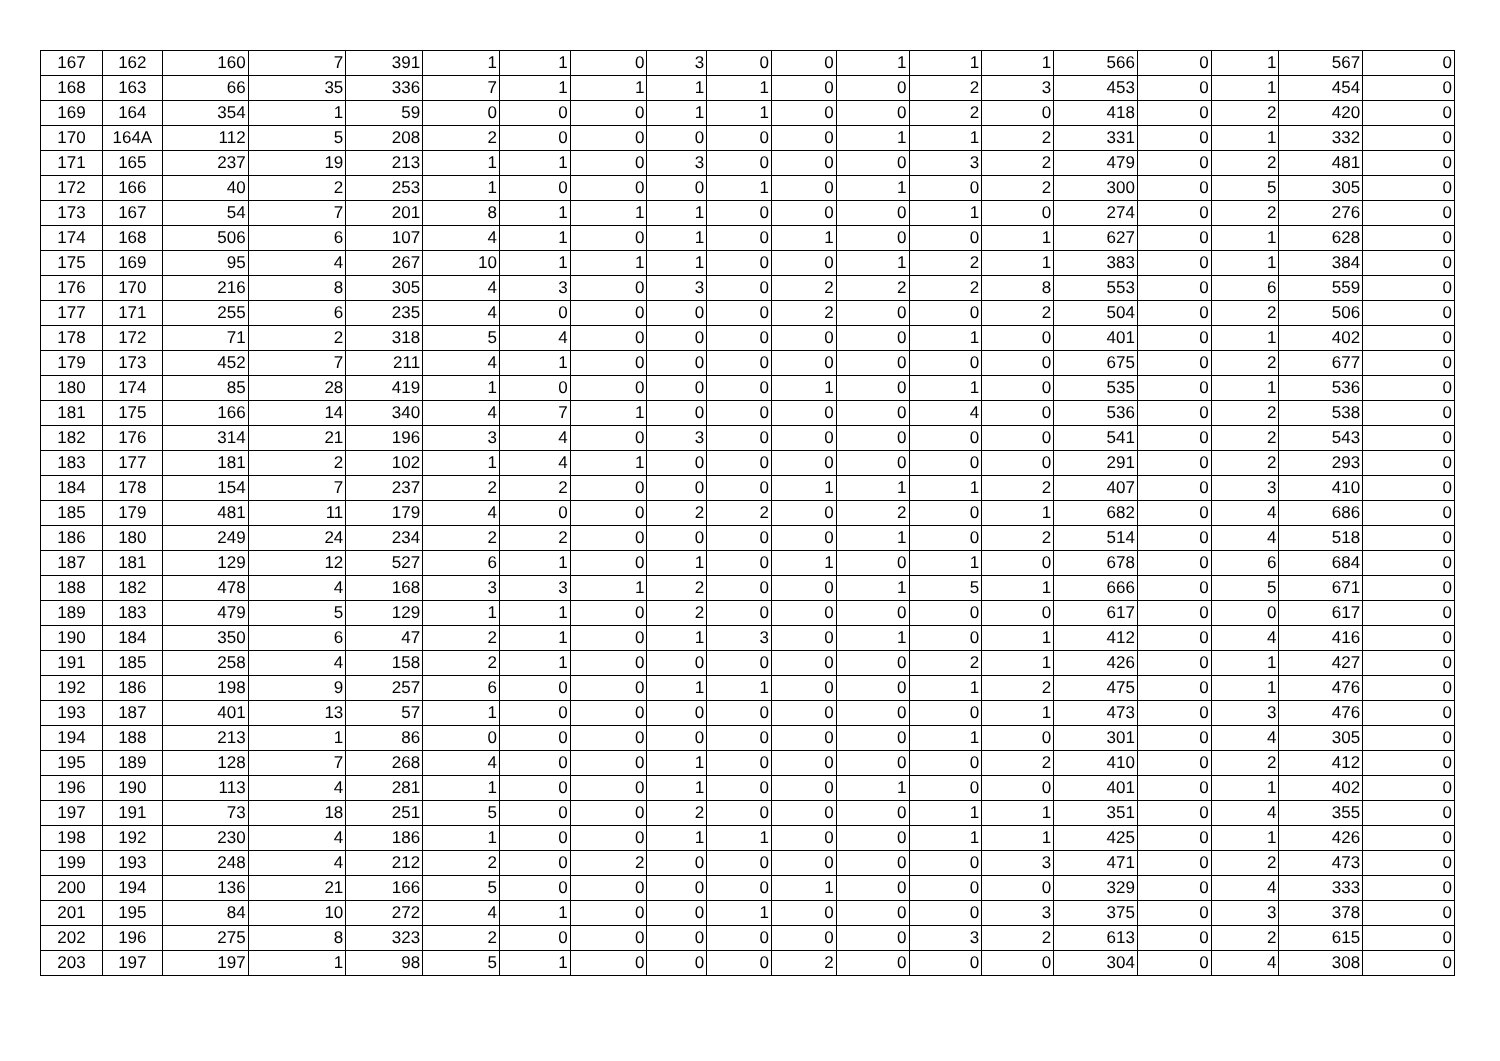| 167 | 162 | 160 | 7 | 391 | 1 | 1 | 0 | 3 | 0 | 0 | 1 | 1 | 1 | 566 | 0 | 1 | 567 | 0 |
| 168 | 163 | 66 | 35 | 336 | 7 | 1 | 1 | 1 | 1 | 0 | 0 | 2 | 3 | 453 | 0 | 1 | 454 | 0 |
| 169 | 164 | 354 | 1 | 59 | 0 | 0 | 0 | 1 | 1 | 0 | 0 | 2 | 0 | 418 | 0 | 2 | 420 | 0 |
| 170 | 164A | 112 | 5 | 208 | 2 | 0 | 0 | 0 | 0 | 0 | 1 | 1 | 2 | 331 | 0 | 1 | 332 | 0 |
| 171 | 165 | 237 | 19 | 213 | 1 | 1 | 0 | 3 | 0 | 0 | 0 | 3 | 2 | 479 | 0 | 2 | 481 | 0 |
| 172 | 166 | 40 | 2 | 253 | 1 | 0 | 0 | 0 | 1 | 0 | 1 | 0 | 2 | 300 | 0 | 5 | 305 | 0 |
| 173 | 167 | 54 | 7 | 201 | 8 | 1 | 1 | 1 | 0 | 0 | 0 | 1 | 0 | 274 | 0 | 2 | 276 | 0 |
| 174 | 168 | 506 | 6 | 107 | 4 | 1 | 0 | 1 | 0 | 1 | 0 | 0 | 1 | 627 | 0 | 1 | 628 | 0 |
| 175 | 169 | 95 | 4 | 267 | 10 | 1 | 1 | 1 | 0 | 0 | 1 | 2 | 1 | 383 | 0 | 1 | 384 | 0 |
| 176 | 170 | 216 | 8 | 305 | 4 | 3 | 0 | 3 | 0 | 2 | 2 | 2 | 8 | 553 | 0 | 6 | 559 | 0 |
| 177 | 171 | 255 | 6 | 235 | 4 | 0 | 0 | 0 | 0 | 2 | 0 | 0 | 2 | 504 | 0 | 2 | 506 | 0 |
| 178 | 172 | 71 | 2 | 318 | 5 | 4 | 0 | 0 | 0 | 0 | 0 | 1 | 0 | 401 | 0 | 1 | 402 | 0 |
| 179 | 173 | 452 | 7 | 211 | 4 | 1 | 0 | 0 | 0 | 0 | 0 | 0 | 0 | 675 | 0 | 2 | 677 | 0 |
| 180 | 174 | 85 | 28 | 419 | 1 | 0 | 0 | 0 | 0 | 1 | 0 | 1 | 0 | 535 | 0 | 1 | 536 | 0 |
| 181 | 175 | 166 | 14 | 340 | 4 | 7 | 1 | 0 | 0 | 0 | 0 | 4 | 0 | 536 | 0 | 2 | 538 | 0 |
| 182 | 176 | 314 | 21 | 196 | 3 | 4 | 0 | 3 | 0 | 0 | 0 | 0 | 0 | 541 | 0 | 2 | 543 | 0 |
| 183 | 177 | 181 | 2 | 102 | 1 | 4 | 1 | 0 | 0 | 0 | 0 | 0 | 0 | 291 | 0 | 2 | 293 | 0 |
| 184 | 178 | 154 | 7 | 237 | 2 | 2 | 0 | 0 | 0 | 1 | 1 | 1 | 2 | 407 | 0 | 3 | 410 | 0 |
| 185 | 179 | 481 | 11 | 179 | 4 | 0 | 0 | 2 | 2 | 0 | 2 | 0 | 1 | 682 | 0 | 4 | 686 | 0 |
| 186 | 180 | 249 | 24 | 234 | 2 | 2 | 0 | 0 | 0 | 0 | 1 | 0 | 2 | 514 | 0 | 4 | 518 | 0 |
| 187 | 181 | 129 | 12 | 527 | 6 | 1 | 0 | 1 | 0 | 1 | 0 | 1 | 0 | 678 | 0 | 6 | 684 | 0 |
| 188 | 182 | 478 | 4 | 168 | 3 | 3 | 1 | 2 | 0 | 0 | 1 | 5 | 1 | 666 | 0 | 5 | 671 | 0 |
| 189 | 183 | 479 | 5 | 129 | 1 | 1 | 0 | 2 | 0 | 0 | 0 | 0 | 0 | 617 | 0 | 0 | 617 | 0 |
| 190 | 184 | 350 | 6 | 47 | 2 | 1 | 0 | 1 | 3 | 0 | 1 | 0 | 1 | 412 | 0 | 4 | 416 | 0 |
| 191 | 185 | 258 | 4 | 158 | 2 | 1 | 0 | 0 | 0 | 0 | 0 | 2 | 1 | 426 | 0 | 1 | 427 | 0 |
| 192 | 186 | 198 | 9 | 257 | 6 | 0 | 0 | 1 | 1 | 0 | 0 | 1 | 2 | 475 | 0 | 1 | 476 | 0 |
| 193 | 187 | 401 | 13 | 57 | 1 | 0 | 0 | 0 | 0 | 0 | 0 | 0 | 1 | 473 | 0 | 3 | 476 | 0 |
| 194 | 188 | 213 | 1 | 86 | 0 | 0 | 0 | 0 | 0 | 0 | 0 | 1 | 0 | 301 | 0 | 4 | 305 | 0 |
| 195 | 189 | 128 | 7 | 268 | 4 | 0 | 0 | 1 | 0 | 0 | 0 | 0 | 2 | 410 | 0 | 2 | 412 | 0 |
| 196 | 190 | 113 | 4 | 281 | 1 | 0 | 0 | 1 | 0 | 0 | 1 | 0 | 0 | 401 | 0 | 1 | 402 | 0 |
| 197 | 191 | 73 | 18 | 251 | 5 | 0 | 0 | 2 | 0 | 0 | 0 | 1 | 1 | 351 | 0 | 4 | 355 | 0 |
| 198 | 192 | 230 | 4 | 186 | 1 | 0 | 0 | 1 | 1 | 0 | 0 | 1 | 1 | 425 | 0 | 1 | 426 | 0 |
| 199 | 193 | 248 | 4 | 212 | 2 | 0 | 2 | 0 | 0 | 0 | 0 | 0 | 3 | 471 | 0 | 2 | 473 | 0 |
| 200 | 194 | 136 | 21 | 166 | 5 | 0 | 0 | 0 | 0 | 1 | 0 | 0 | 0 | 329 | 0 | 4 | 333 | 0 |
| 201 | 195 | 84 | 10 | 272 | 4 | 1 | 0 | 0 | 1 | 0 | 0 | 0 | 3 | 375 | 0 | 3 | 378 | 0 |
| 202 | 196 | 275 | 8 | 323 | 2 | 0 | 0 | 0 | 0 | 0 | 0 | 3 | 2 | 613 | 0 | 2 | 615 | 0 |
| 203 | 197 | 197 | 1 | 98 | 5 | 1 | 0 | 0 | 0 | 2 | 0 | 0 | 0 | 304 | 0 | 4 | 308 | 0 |